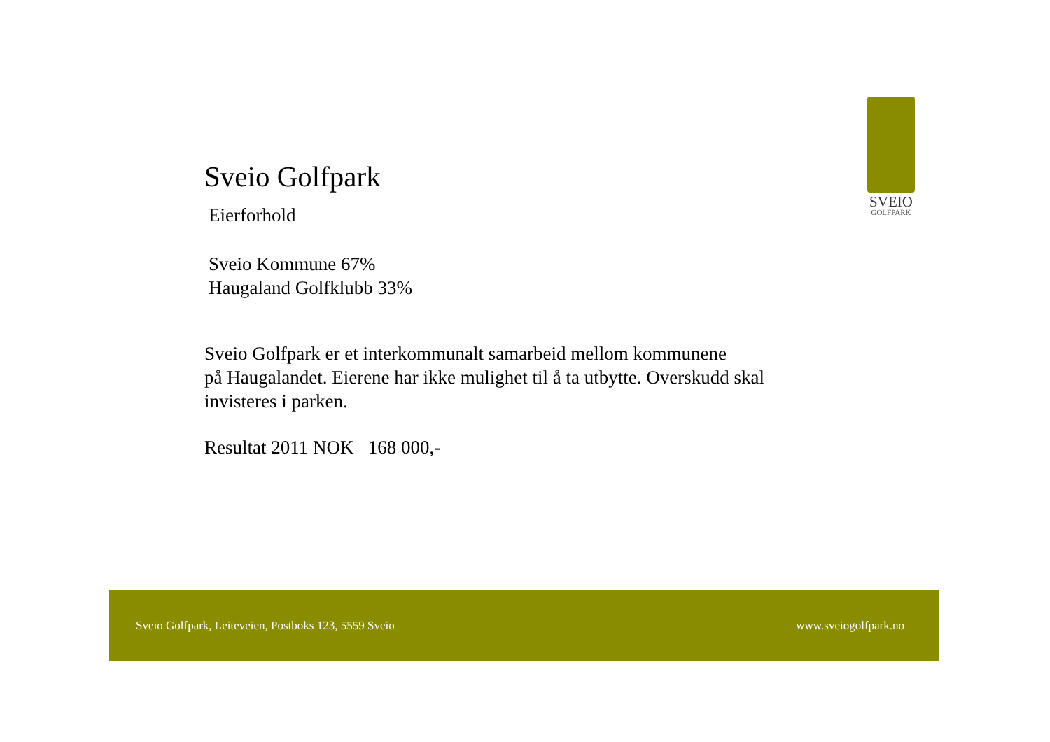SVEIO
GOLFPARK
Sveio Golfpark
Eierforhold
Sveio Kommune 67%
Haugaland Golfklubb 33%
Sveio Golfpark er et interkommunalt samarbeid mellom kommunene
på Haugalandet. Eierene har ikke mulighet til å ta utbytte. Overskudd skal
invisteres i parken.
Resultat 2011 NOK 168 000,-
Sveio Golfpark, Leiteveien, Postboks 123, 5559 Sveio www.sveiogolfpark.no